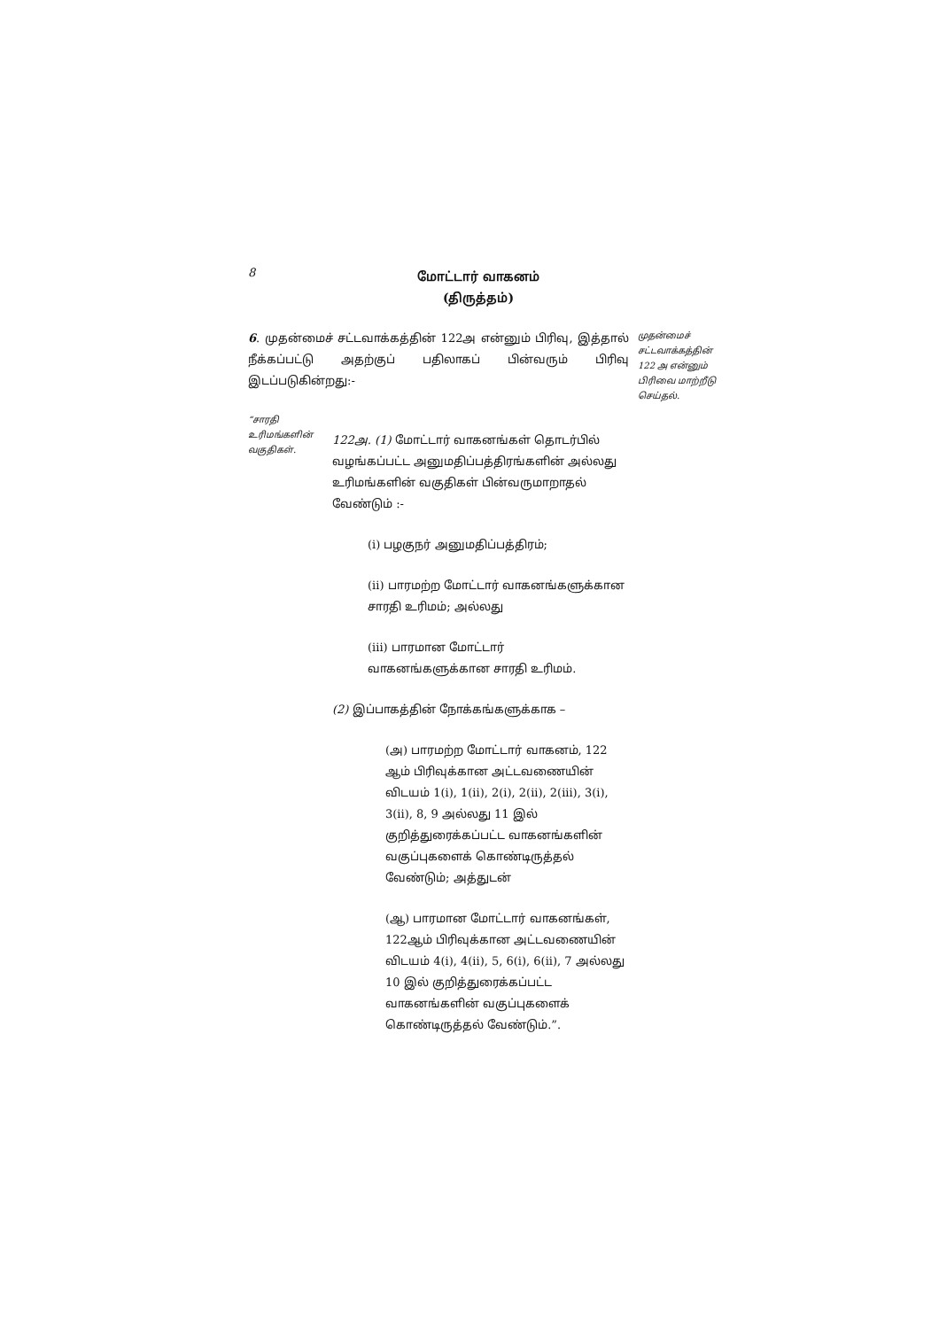8
மோட்டார் வாகனம்
(திருத்தம்)
6. முதன்மைச் சட்டவாக்கத்தின் 122அ என்னும் பிரிவு, இத்தால் நீக்கப்பட்டு அதற்குப் பதிலாகப் பின்வரும் பிரிவு இடப்படுகின்றது:-
முதன்மைச் சட்டவாக்கத்தின் 122 அ என்னும் பிரிவை மாற்றீடு செய்தல்.
“சாரதி உரிமங்களின் வகுதிகள்.
122அ. (1) மோட்டார் வாகனங்கள் தொடர்பில் வழங்கப்பட்ட அனுமதிப்பத்திரங்களின் அல்லது உரிமங்களின் வகுதிகள் பின்வருமாறாதல் வேண்டும் :-
(i) பழகுநர் அனுமதிப்பத்திரம்;
(ii) பாரமற்ற மோட்டார் வாகனங்களுக்கான சாரதி உரிமம்; அல்லது
(iii) பாரமான மோட்டார் வாகனங்களுக்கான சாரதி உரிமம்.
(2) இப்பாகத்தின் நோக்கங்களுக்காக –
(அ) பாரமற்ற மோட்டார் வாகனம், 122 ஆம் பிரிவுக்கான அட்டவணையின் விடயம் 1(i), 1(ii), 2(i), 2(ii), 2(iii), 3(i), 3(ii), 8, 9 அல்லது 11 இல் குறித்துரைக்கப்பட்ட வாகனங்களின் வகுப்புகளைக் கொண்டிருத்தல் வேண்டும்; அத்துடன்
(ஆ) பாரமான மோட்டார் வாகனங்கள், 122ஆம் பிரிவுக்கான அட்டவணையின் விடயம் 4(i), 4(ii), 5, 6(i), 6(ii), 7 அல்லது 10 இல் குறித்துரைக்கப்பட்ட வாகனங்களின் வகுப்புகளைக் கொண்டிருத்தல் வேண்டும்.”.